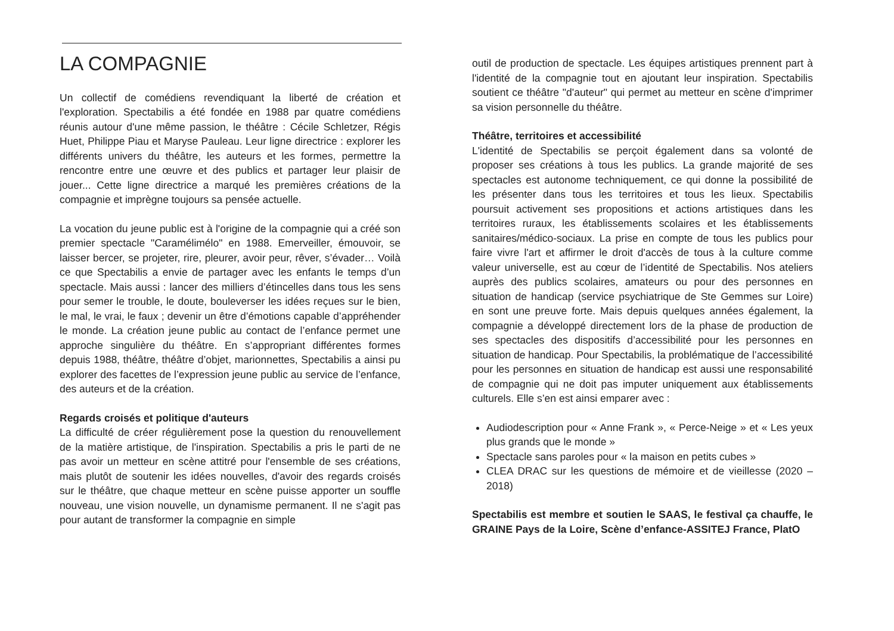LA COMPAGNIE
Un collectif de comédiens revendiquant la liberté de création et l'exploration. Spectabilis a été fondée en 1988 par quatre comédiens réunis autour d'une même passion, le théâtre : Cécile Schletzer, Régis Huet, Philippe Piau et Maryse Pauleau. Leur ligne directrice : explorer les différents univers du théâtre, les auteurs et les formes, permettre la rencontre entre une œuvre et des publics et partager leur plaisir de jouer... Cette ligne directrice a marqué les premières créations de la compagnie et imprègne toujours sa pensée actuelle.
La vocation du jeune public est à l'origine de la compagnie qui a créé son premier spectacle "Caramélimélo" en 1988. Emerveiller, émouvoir, se laisser bercer, se projeter, rire, pleurer, avoir peur, rêver, s’évader… Voilà ce que Spectabilis a envie de partager avec les enfants le temps d’un spectacle. Mais aussi : lancer des milliers d’étincelles dans tous les sens pour semer le trouble, le doute, bouleverser les idées reçues sur le bien, le mal, le vrai, le faux ; devenir un être d’émotions capable d’appréhender le monde. La création jeune public au contact de l’enfance permet une approche singulière du théâtre. En s’appropriant différentes formes depuis 1988, théâtre, théâtre d’objet, marionnettes, Spectabilis a ainsi pu explorer des facettes de l’expression jeune public au service de l’enfance, des auteurs et de la création.
Regards croisés et politique d'auteurs
La difficulté de créer régulièrement pose la question du renouvellement de la matière artistique, de l'inspiration. Spectabilis a pris le parti de ne pas avoir un metteur en scène attitré pour l'ensemble de ses créations, mais plutôt de soutenir les idées nouvelles, d'avoir des regards croisés sur le théâtre, que chaque metteur en scène puisse apporter un souffle nouveau, une vision nouvelle, un dynamisme permanent. Il ne s'agit pas pour autant de transformer la compagnie en simple
outil de production de spectacle. Les équipes artistiques prennent part à l'identité de la compagnie tout en ajoutant leur inspiration. Spectabilis soutient ce théâtre "d'auteur" qui permet au metteur en scène d'imprimer sa vision personnelle du théâtre.
Théâtre, territoires et accessibilité
L'identité de Spectabilis se perçoit également dans sa volonté de proposer ses créations à tous les publics. La grande majorité de ses spectacles est autonome techniquement, ce qui donne la possibilité de les présenter dans tous les territoires et tous les lieux. Spectabilis poursuit activement ses propositions et actions artistiques dans les territoires ruraux, les établissements scolaires et les établissements sanitaires/médico-sociaux. La prise en compte de tous les publics pour faire vivre l'art et affirmer le droit d'accès de tous à la culture comme valeur universelle, est au cœur de l’identité de Spectabilis. Nos ateliers auprès des publics scolaires, amateurs ou pour des personnes en situation de handicap (service psychiatrique de Ste Gemmes sur Loire) en sont une preuve forte. Mais depuis quelques années également, la compagnie a développé directement lors de la phase de production de ses spectacles des dispositifs d’accessibilité pour les personnes en situation de handicap. Pour Spectabilis, la problématique de l’accessibilité pour les personnes en situation de handicap est aussi une responsabilité de compagnie qui ne doit pas imputer uniquement aux établissements culturels. Elle s’en est ainsi emparer avec :
Audiodescription pour « Anne Frank », « Perce-Neige » et « Les yeux plus grands que le monde »
Spectacle sans paroles pour « la maison en petits cubes »
CLEA DRAC sur les questions de mémoire et de vieillesse (2020 – 2018)
Spectabilis est membre et soutien le SAAS, le festival ça chauffe, le GRAINE Pays de la Loire, Scène d’enfance-ASSITEJ France, PlatO